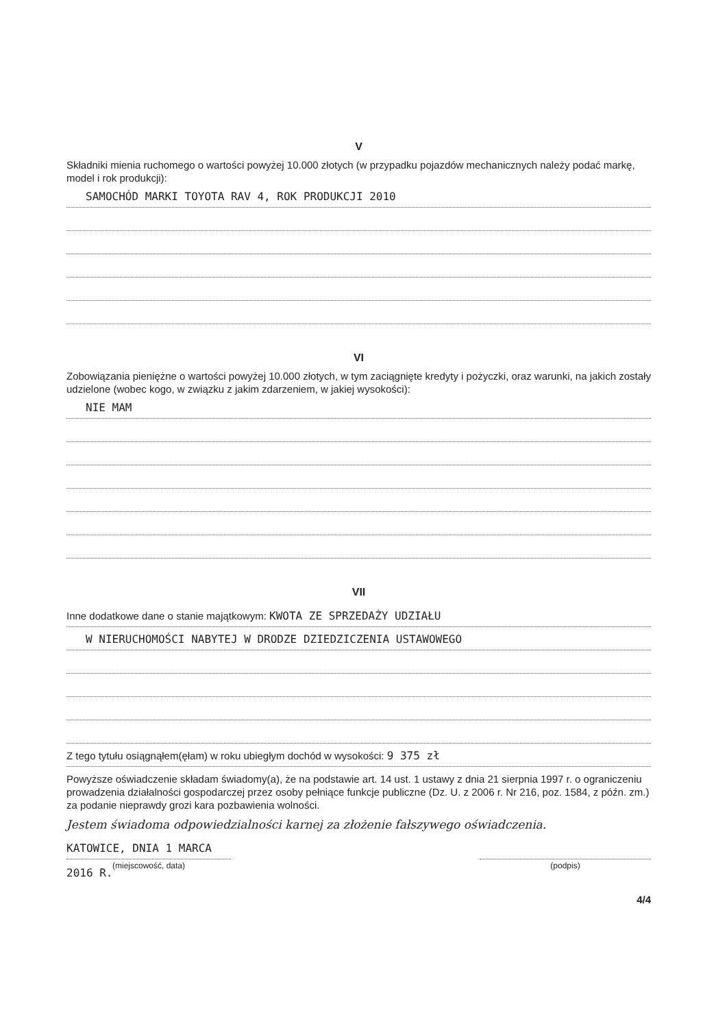V
Składniki mienia ruchomego o wartości powyżej 10.000 złotych (w przypadku pojazdów mechanicznych należy podać markę, model i rok produkcji):
SAMOCHÓD MARKI TOYOTA RAV 4, ROK PRODUKCJI 2010
VI
Zobowiązania pieniężne o wartości powyżej 10.000 złotych, w tym zaciągnięte kredyty i pożyczki, oraz warunki, na jakich zostały udzielone (wobec kogo, w związku z jakim zdarzeniem, w jakiej wysokości):
NIE MAM
VII
Inne dodatkowe dane o stanie majątkowym: KWOTA ZE SPRZEDAŻY UDZIAŁU
W NIERUCHOMOŚCI NABYTEJ W DRODZE DZIEDZICZENIA USTAWOWEGO
Z tego tytułu osiągnąłem(ęłam) w roku ubiegłym dochód w wysokości: 9 375 zł
Powyższe oświadczenie składam świadomy(a), że na podstawie art. 14 ust. 1 ustawy z dnia 21 sierpnia 1997 r. o ograniczeniu prowadzenia działalności gospodarczej przez osoby pełniące funkcje publiczne (Dz. U. z 2006 r. Nr 216, poz. 1584, z późn. zm.) za podanie nieprawdy grozi kara pozbawienia wolności.
Jestem świadoma odpowiedzialności karnej za złożenie fałszywego oświadczenia.
KATOWICE, DNIA 1 MARCA 2016 R.
(miejscowość, data)
(podpis)
4/4